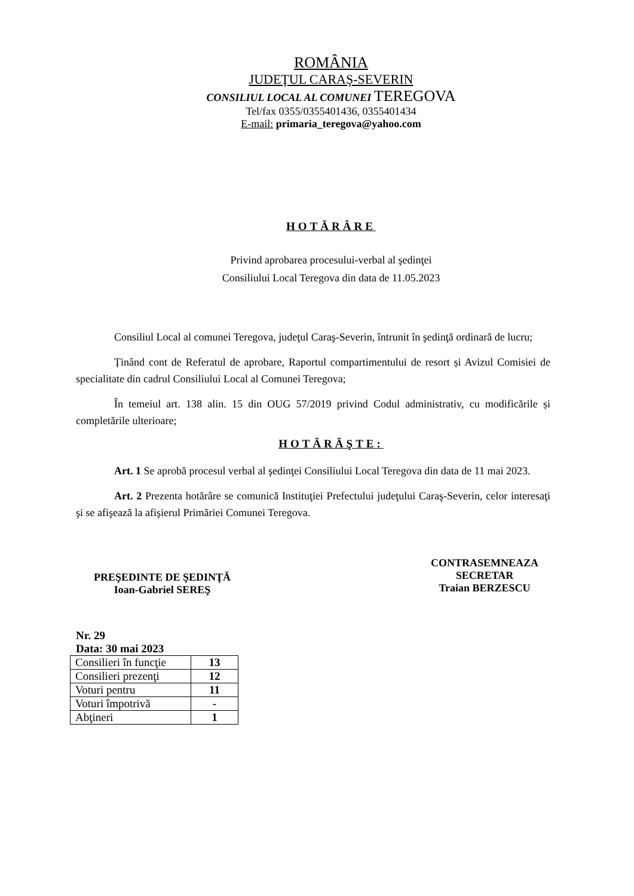ROMÂNIA
JUDEŢUL CARAŞ-SEVERIN
CONSILIUL LOCAL AL COMUNEI TEREGOVA
Tel/fax 0355/0355401436, 0355401434
E-mail: primaria_teregova@yahoo.com
HOTĂRÂRE
Privind aprobarea procesului-verbal al şedinţei
Consiliului Local Teregova din data de 11.05.2023
Consiliul Local al comunei Teregova, judeţul Caraş-Severin, întrunit în şedinţă ordinară de lucru;
Ținând cont de Referatul de aprobare, Raportul compartimentului de resort și Avizul Comisiei de specialitate din cadrul Consiliului Local al Comunei Teregova;
În temeiul art. 138 alin. 15 din OUG 57/2019 privind Codul administrativ, cu modificările și completările ulterioare;
HOTĂRĂŞTE:
Art. 1 Se aprobă procesul verbal al şedinţei Consiliului Local Teregova din data de 11 mai 2023.
Art. 2 Prezenta hotărâre se comunică Instituţiei Prefectului judeţului Caraş-Severin, celor interesaţi şi se afişează la afişierul Primăriei Comunei Teregova.
PREŞEDINTE DE ŞEDINŢĂ
Ioan-Gabriel SEREŞ
CONTRASEMNEAZA
SECRETAR
Traian BERZESCU
Nr. 29
Data: 30 mai 2023
| Consilieri în funcţie | 13 |
| Consilieri prezenţi | 12 |
| Voturi pentru | 11 |
| Voturi împotrivă | - |
| Abţineri | 1 |